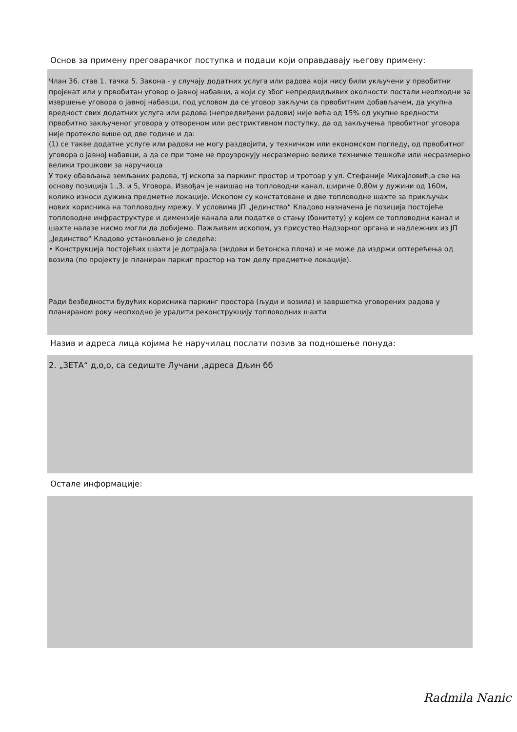Основ за примену преговарачког поступка и подаци који оправдавају његову примену:
Члан 36. став 1. тачка 5. Закона - у случају додатних услуга или радова који нису били укључени у првобитни пројекат или у првобитан уговор о јавној набавци, а који су због непредвидљивих околности постали неопходни за извршење уговора о јавној набавци, под условом да се уговор закључи са првобитним добављачем, да укупна вредност свих додатних услуга или радова (непредвиђени радови) није већа од 15% од укупне вредности првобитно закљученог уговора у отвореном или рестриктивном поступку, да од закључења првобитног уговора није протекло више од две године и да:
(1) се такве додатне услуге или радови не могу раздвојити, у техничком или економском погледу, од првобитног уговора о јавној набавци, а да се при томе не проузрокују несразмерно велике техничке тешкоће или несразмерно велики трошкови за наручиоца
У току обављања земљаних радова, тј ископа за паркинг простор и тротоар у ул. Стефаније Михајловић,а све на основу позиција 1.,3. и 5, Уговора, Извођач је наишао на топловодни канал, ширине 0,80м у дужини од 160м, колико износи дужина предметне локације. Ископом су констатоване и две топловодне шахте за прикључак нових корисника на топловодну мрежу. У условима ЈП „Јединство“ Кладово назначена је позиција постојеће топловодне инфраструктуре и димензије канала али податке о стању (бонитету) у којем се топловодни канал и шахте налазе нисмо могли да добијемо. Пажљивим ископом, уз присуство Надзорног органа и надлежних из ЈП „Јединство“ Кладово установљено је следеће:
• Конструкција постојећих шахти је дотрајала (зидови и бетонска плоча) и не може да издржи оптерећења од возила (по пројекту је планиран паркиг простор на том делу предметне локације).
Ради безбедности будућих корисника паркинг простора (људи и возила) и завршетка уговорених радова у планираном року неопходно је урадити реконструкцију топловодних шахти
Назив и адреса лица којима ће наручилац послати позив за подношење понуда:
2. „ЗЕТА“ д,о,о, са седиште Лучани ,адреса Дљин бб
Остале информације:
Radmila Nanic